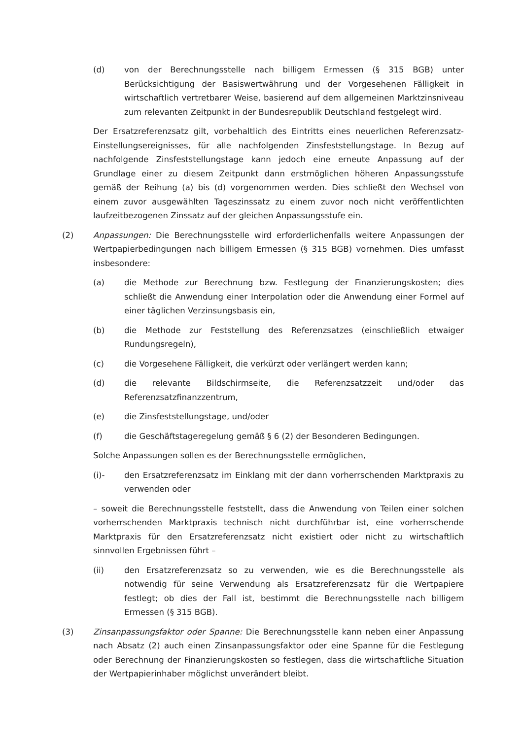(d) von der Berechnungsstelle nach billigem Ermessen (§ 315 BGB) unter Berücksichtigung der Basiswertwährung und der Vorgesehenen Fälligkeit in wirtschaftlich vertretbarer Weise, basierend auf dem allgemeinen Marktzinsniveau zum relevanten Zeitpunkt in der Bundesrepublik Deutschland festgelegt wird.
Der Ersatzreferenzsatz gilt, vorbehaltlich des Eintritts eines neuerlichen Referenzsatz-Einstellungsereignisses, für alle nachfolgenden Zinsfeststellungstage. In Bezug auf nachfolgende Zinsfeststellungstage kann jedoch eine erneute Anpassung auf der Grundlage einer zu diesem Zeitpunkt dann erstmöglichen höheren Anpassungsstufe gemäß der Reihung (a) bis (d) vorgenommen werden. Dies schließt den Wechsel von einem zuvor ausgewählten Tageszinssatz zu einem zuvor noch nicht veröffentlichten laufzeitbezogenen Zinssatz auf der gleichen Anpassungsstufe ein.
(2) Anpassungen: Die Berechnungsstelle wird erforderlichenfalls weitere Anpassungen der Wertpapierbedingungen nach billigem Ermessen (§ 315 BGB) vornehmen. Dies umfasst insbesondere:
(a) die Methode zur Berechnung bzw. Festlegung der Finanzierungskosten; dies schließt die Anwendung einer Interpolation oder die Anwendung einer Formel auf einer täglichen Verzinsungsbasis ein,
(b) die Methode zur Feststellung des Referenzsatzes (einschließlich etwaiger Rundungsregeln),
(c) die Vorgesehene Fälligkeit, die verkürzt oder verlängert werden kann;
(d) die relevante Bildschirmseite, die Referenzsatzzeit und/oder das Referenzsatzfinanzzentrum,
(e) die Zinsfeststellungstage, und/oder
(f) die Geschäftstageregelung gemäß § 6 (2) der Besonderen Bedingungen.
Solche Anpassungen sollen es der Berechnungsstelle ermöglichen,
(i)- den Ersatzreferenzsatz im Einklang mit der dann vorherrschenden Marktpraxis zu verwenden oder
– soweit die Berechnungsstelle feststellt, dass die Anwendung von Teilen einer solchen vorherrschenden Marktpraxis technisch nicht durchführbar ist, eine vorherrschende Marktpraxis für den Ersatzreferenzsatz nicht existiert oder nicht zu wirtschaftlich sinnvollen Ergebnissen führt –
(ii) den Ersatzreferenzsatz so zu verwenden, wie es die Berechnungsstelle als notwendig für seine Verwendung als Ersatzreferenzsatz für die Wertpapiere festlegt; ob dies der Fall ist, bestimmt die Berechnungsstelle nach billigem Ermessen (§ 315 BGB).
(3) Zinsanpassungsfaktor oder Spanne: Die Berechnungsstelle kann neben einer Anpassung nach Absatz (2) auch einen Zinsanpassungsfaktor oder eine Spanne für die Festlegung oder Berechnung der Finanzierungskosten so festlegen, dass die wirtschaftliche Situation der Wertpapierinhaber möglichst unverändert bleibt.